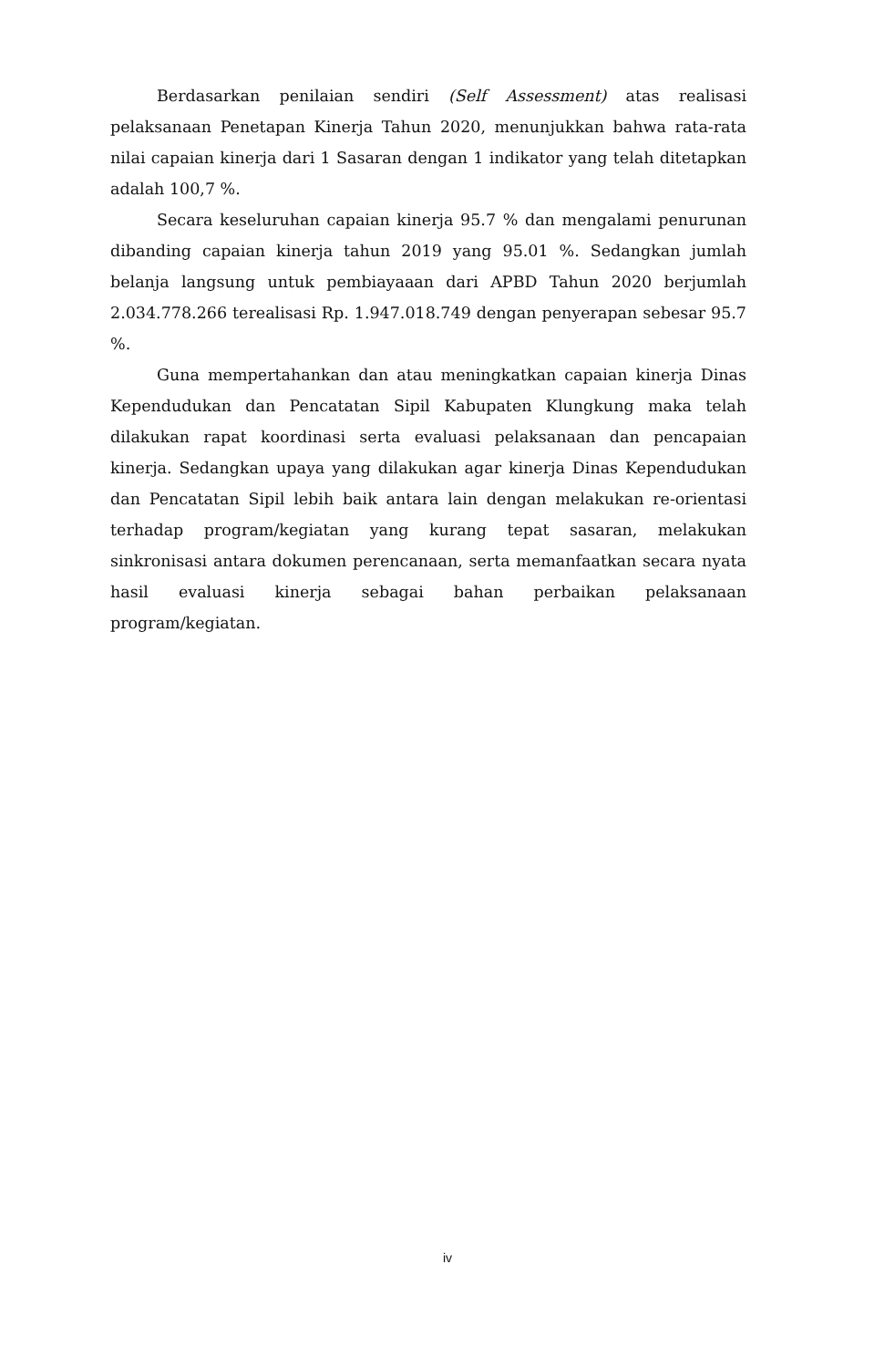Berdasarkan penilaian sendiri (Self Assessment) atas realisasi pelaksanaan Penetapan Kinerja Tahun 2020, menunjukkan bahwa rata-rata nilai capaian kinerja dari 1 Sasaran dengan 1 indikator yang telah ditetapkan adalah 100,7 %.
Secara keseluruhan capaian kinerja 95.7 % dan mengalami penurunan dibanding capaian kinerja tahun 2019 yang 95.01 %. Sedangkan jumlah belanja langsung untuk pembiayaaan dari APBD Tahun 2020 berjumlah 2.034.778.266 terealisasi Rp. 1.947.018.749 dengan penyerapan sebesar 95.7 %.
Guna mempertahankan dan atau meningkatkan capaian kinerja Dinas Kependudukan dan Pencatatan Sipil Kabupaten Klungkung maka telah dilakukan rapat koordinasi serta evaluasi pelaksanaan dan pencapaian kinerja. Sedangkan upaya yang dilakukan agar kinerja Dinas Kependudukan dan Pencatatan Sipil lebih baik antara lain dengan melakukan re-orientasi terhadap program/kegiatan yang kurang tepat sasaran, melakukan sinkronisasi antara dokumen perencanaan, serta memanfaatkan secara nyata hasil evaluasi kinerja sebagai bahan perbaikan pelaksanaan program/kegiatan.
iv